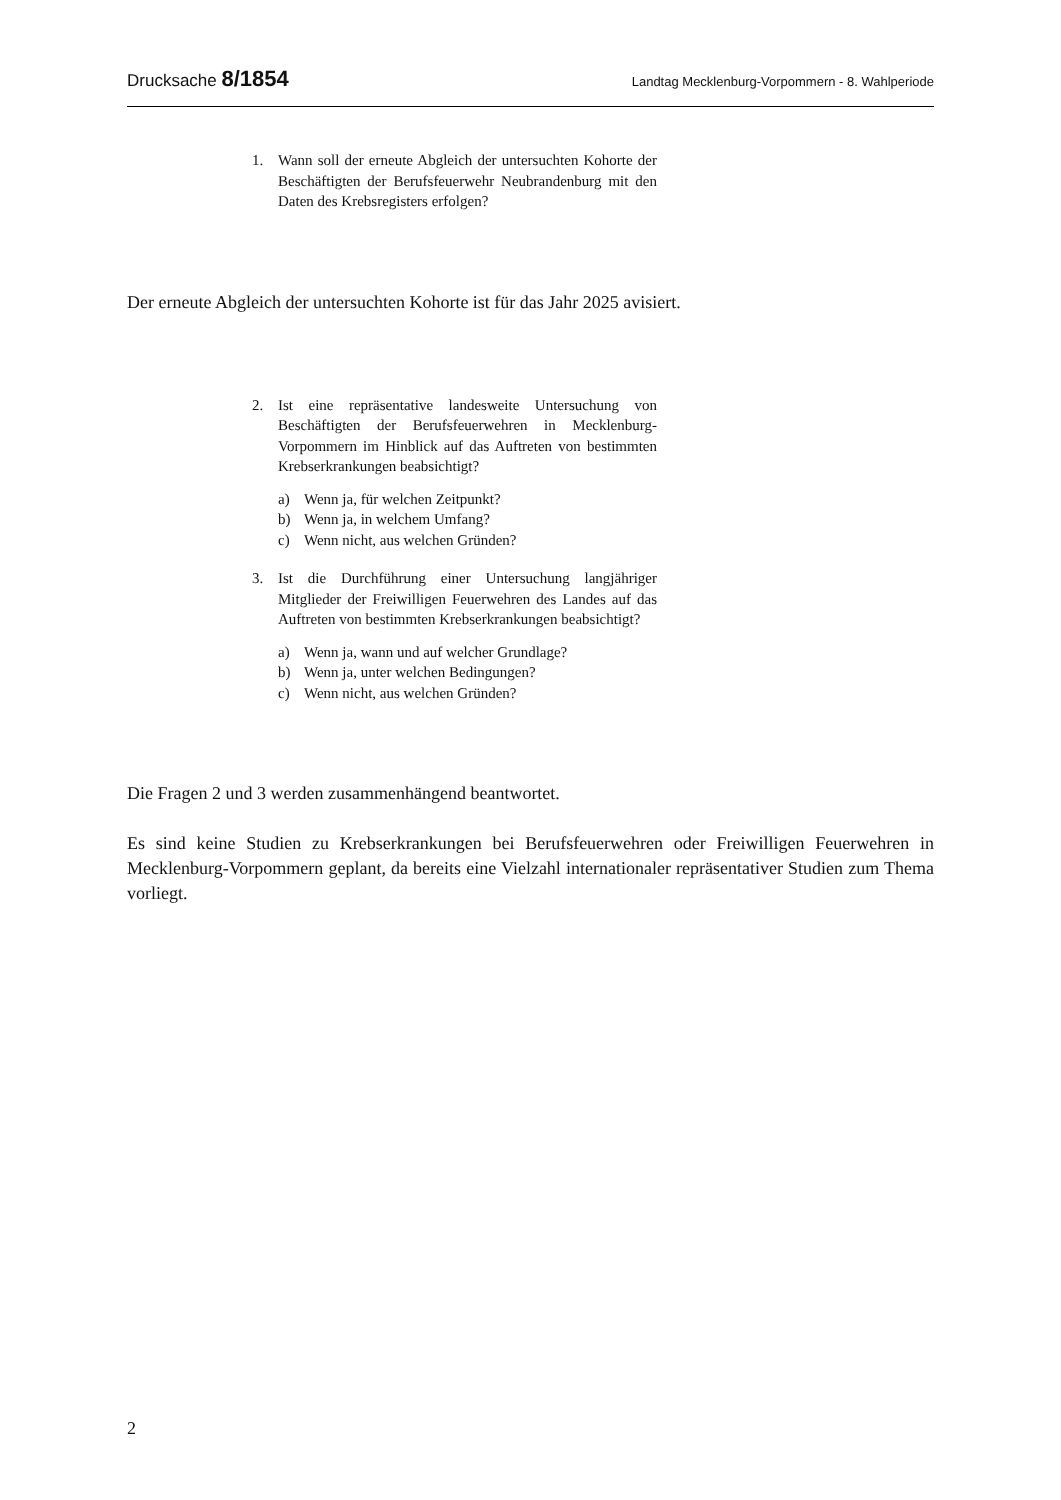Drucksache 8/1854
Landtag Mecklenburg-Vorpommern - 8. Wahlperiode
1. Wann soll der erneute Abgleich der untersuchten Kohorte der Beschäftigten der Berufsfeuerwehr Neubrandenburg mit den Daten des Krebsregisters erfolgen?
Der erneute Abgleich der untersuchten Kohorte ist für das Jahr 2025 avisiert.
2. Ist eine repräsentative landesweite Untersuchung von Beschäftigten der Berufsfeuerwehren in Mecklenburg-Vorpommern im Hinblick auf das Auftreten von bestimmten Krebserkrankungen beabsichtigt?
a) Wenn ja, für welchen Zeitpunkt?
b) Wenn ja, in welchem Umfang?
c) Wenn nicht, aus welchen Gründen?
3. Ist die Durchführung einer Untersuchung langjähriger Mitglieder der Freiwilligen Feuerwehren des Landes auf das Auftreten von bestimmten Krebserkrankungen beabsichtigt?
a) Wenn ja, wann und auf welcher Grundlage?
b) Wenn ja, unter welchen Bedingungen?
c) Wenn nicht, aus welchen Gründen?
Die Fragen 2 und 3 werden zusammenhängend beantwortet.
Es sind keine Studien zu Krebserkrankungen bei Berufsfeuerwehren oder Freiwilligen Feuerwehren in Mecklenburg-Vorpommern geplant, da bereits eine Vielzahl internationaler repräsentativer Studien zum Thema vorliegt.
2